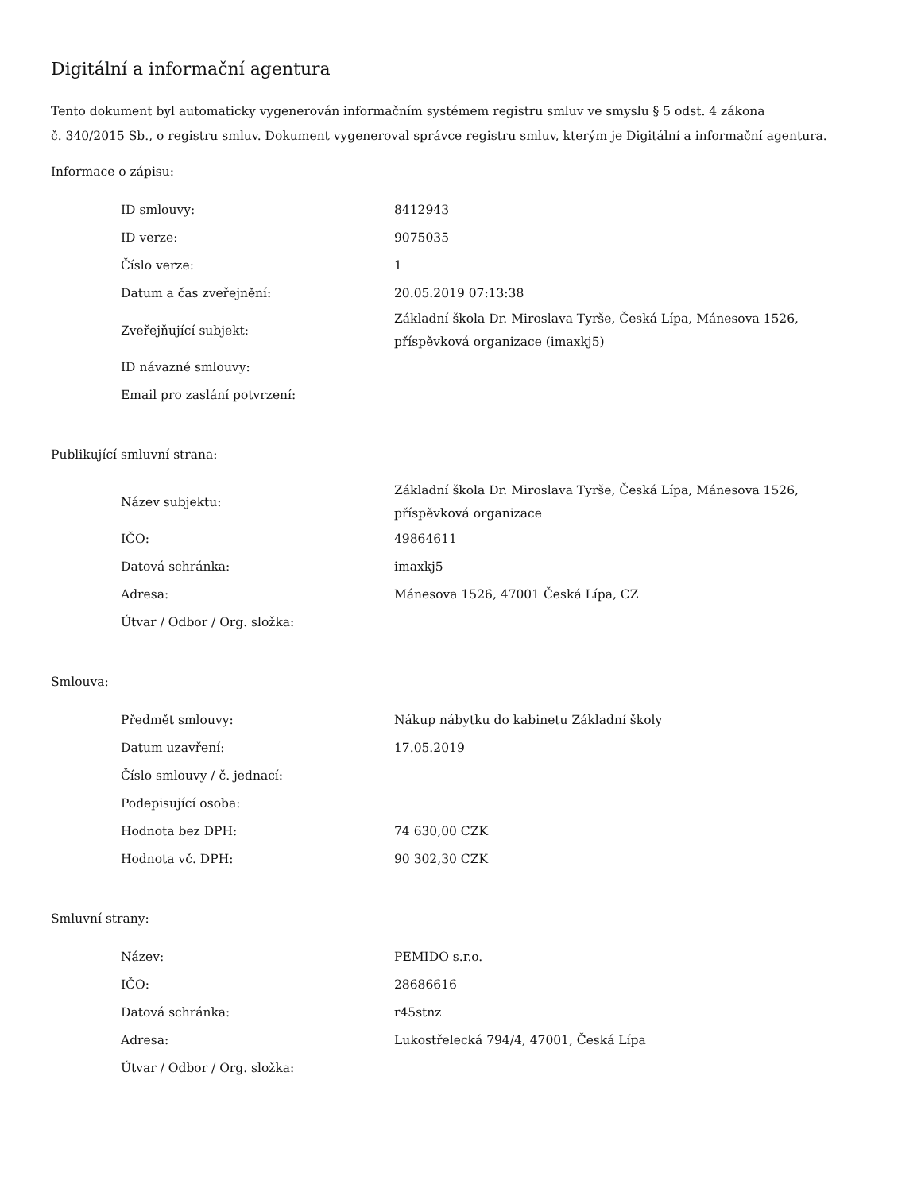Digitální a informační agentura
Tento dokument byl automaticky vygenerován informačním systémem registru smluv ve smyslu § 5 odst. 4 zákona
č. 340/2015 Sb., o registru smluv. Dokument vygeneroval správce registru smluv, kterým je Digitální a informační agentura.
Informace o zápisu:
| ID smlouvy: | 8412943 |
| ID verze: | 9075035 |
| Číslo verze: | 1 |
| Datum a čas zveřejnění: | 20.05.2019 07:13:38 |
| Zveřejňující subjekt: | Základní škola Dr. Miroslava Tyrše, Česká Lípa, Mánesova 1526, příspěvková organizace (imaxkj5) |
| ID návazné smlouvy: | |
| Email pro zaslání potvrzení: | |
Publikující smluvní strana:
| Název subjektu: | Základní škola Dr. Miroslava Tyrše, Česká Lípa, Mánesova 1526, příspěvková organizace |
| IČO: | 49864611 |
| Datová schránka: | imaxkj5 |
| Adresa: | Mánesova 1526, 47001 Česká Lípa, CZ |
| Útvar / Odbor / Org. složka: | |
Smlouva:
| Předmět smlouvy: | Nákup nábytku do kabinetu Základní školy |
| Datum uzavření: | 17.05.2019 |
| Číslo smlouvy / č. jednací: | |
| Podepisující osoba: | |
| Hodnota bez DPH: | 74 630,00 CZK |
| Hodnota vč. DPH: | 90 302,30 CZK |
Smluvní strany:
| Název: | PEMIDO s.r.o. |
| IČO: | 28686616 |
| Datová schránka: | r45stnz |
| Adresa: | Lukostřelecká 794/4, 47001, Česká Lípa |
| Útvar / Odbor / Org. složka: | |